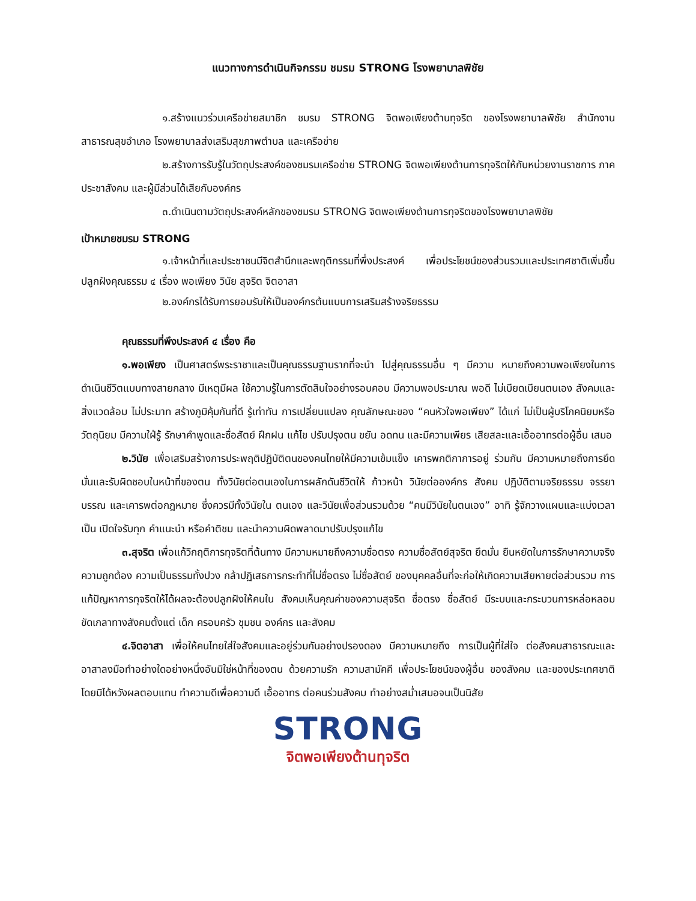แนวทางการดำเนินกิจกรรม ชมรม STRONG โรงพยาบาลพิชัย
๑.สร้างแนวร่วมเครือข่ายสมาชิก ชมรม STRONG จิตพอเพียงต้านทุจริต ของโรงพยาบาลพิชัย สำนักงานสาธารณสุขอำเภอ โรงพยาบาลส่งเสริมสุขภาพตำบล และเครือข่าย
๒.สร้างการรับรู้ในวัตถุประสงค์ของชมรมเครือข่าย STRONG จิตพอเพียงต้านการทุจริตให้กับหน่วยงานราชการ ภาคประชาสังคม และผู้มีส่วนได้เสียกับองค์กร
๓.ดำเนินตามวัตถุประสงค์หลักของชมรม STRONG จิตพอเพียงต้านการทุจริตของโรงพยาบาลพิชัย
เป้าหมายชมรม STRONG
๑.เจ้าหน้าที่และประชาชนมีจิตสำนึกและพฤติกรรมที่พึ่งประสงค์ เพื่อประโยชน์ของส่วนรวมและประเทศชาติเพิ่มขึ้น ปลูกฝังคุณธรรม ๔ เรื่อง พอเพียง วินัย สุจริต จิตอาสา
๒.องค์กรได้รับการยอมรับให้เป็นองค์กรต้นแบบการเสริมสร้างจริยธรรม
คุณธรรมที่พึงประสงค์ ๔ เรื่อง คือ
๑.พอเพียง เป็นศาสตร์พระราชาและเป็นคุณธรรมฐานรากที่จะนำ ไปสู่คุณธรรมอื่น ๆ มีความ หมายถึงความพอเพียงในการดำเนินชีวิตแบบทางสายกลาง มีเหตุมีผล ใช้ความรู้ในการตัดสินใจอย่างรอบคอบ มีความพอประมาณ พอดี ไม่เบียดเบียนตนเอง สังคมและสิ่งแวดล้อม ไม่ประมาท สร้างภูมิคุ้มกันที่ดี รู้เท่าทัน การเปลี่ยนแปลง คุณลักษณะของ “คนหัวใจพอเพียง” ได้แก่ ไม่เป็นผู้บริโภคนิยมหรือวัตถุนิยม มีความใฝ่รู้ รักษาคำพูดและซื่อสัตย์ ฝึกฝน แก้ไข ปรับปรุงตน ขยัน อดทน และมีความเพียร เสียสละและเอื้ออาทรต่อผู้อื่น เสมอ
๒.วินัย เพื่อเสริมสร้างการประพฤติปฏิบัติตนของคนไทยให้มีความเข้มแข็ง เคารพกติกาการอยู่ ร่วมกัน มีความหมายถึงการยึดมั่นและรับผิดชอบในหน้าที่ของตน ทั้งวินัยต่อตนเองในการผลักดันชีวิตให้ ก้าวหน้า วินัยต่อองค์กร สังคม ปฏิบัติตามจริยธรรม จรรยาบรรณ และเคารพต่อกฎหมาย ซึ่งควรมีทั้งวินัยใน ตนเอง และวินัยเพื่อส่วนรวมด้วย “คนมีวินัยในตนเอง” อาทิ รู้จักวางแผนและแบ่งเวลาเป็น เปิดใจรับทุก คำแนะนำ หรือคำติชม และนำความผิดพลาดมาปรับปรุงแก้ไข
๓.สุจริต เพื่อแก้วิกฤติการทุจริตที่ต้นทาง มีความหมายถึงความซื่อตรง ความซื่อสัตย์สุจริต ยึดมั่น ยืนหยัดในการรักษาความจริง ความถูกต้อง ความเป็นธรรมทั้งปวง กล้าปฏิเสธการกระทำที่ไม่ซื่อตรง ไม่ซื่อสัตย์ ของบุคคลอื่นที่จะก่อให้เกิดความเสียหายต่อส่วนรวม การแก้ปัญหาการทุจริตให้ได้ผลจะต้องปลูกฝังให้คนใน สังคมเห็นคุณค่าของความสุจริต ซื่อตรง ซื่อสัตย์ มีระบบและกระบวนการหล่อหลอมขัดเกลาทางสังคมตั้งแต่ เด็ก ครอบครัว ชุมชน องค์กร และสังคม
๔.จิตอาสา เพื่อให้คนไทยใส่ใจสังคมและอยู่ร่วมกันอย่างปรองดอง มีความหมายถึง การเป็นผู้ที่ใส่ใจ ต่อสังคมสาธารณะและอาสาลงมือทำอย่างใดอย่างหนึ่งอันมิใช่หน้าที่ของตน ด้วยความรัก ความสามัคคี เพื่อประโยชน์ของผู้อื่น ของสังคม และของประเทศชาติ โดยมิได้หวังผลตอบแทน ทำความดีเพื่อความดี เอื้ออาทร ต่อคนร่วมสังคม ทำอย่างสม่ำเสมอจนเป็นนิสัย
STRONG
จิตพอเพียงต้านทุจริต